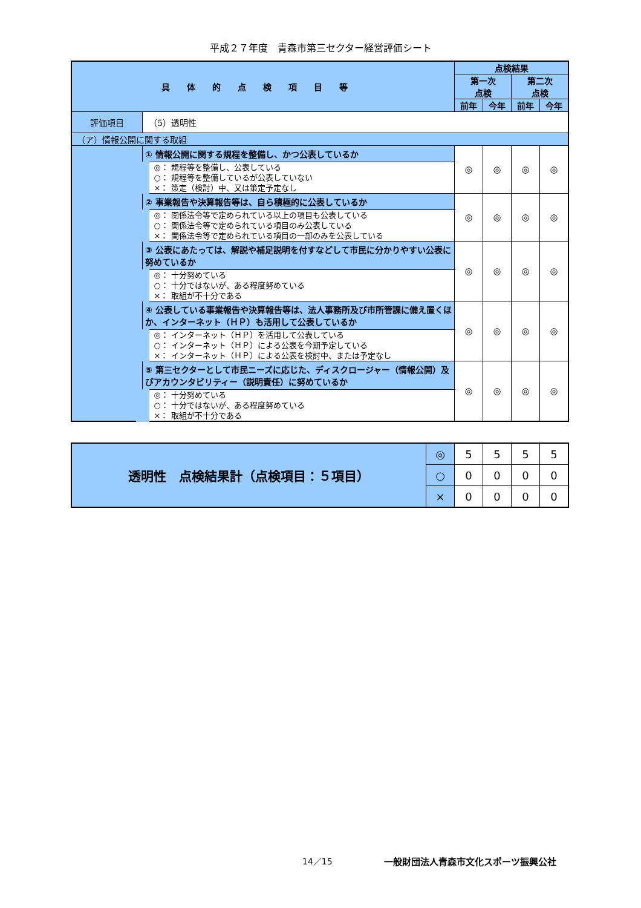平成２７年度　青森市第三セクター経営評価シート
| 具体的点検項目等 | | 点検結果 | | | |
| --- | --- | --- | --- | --- | --- |
| | | 第一次 点検 | | 第二次 点検 | |
| | | 前年 | 今年 | 前年 | 今年 |
| 評価項目 | （5）透明性 | | | | |
| （ア）情報公開に関する取組 | | | | | |
| | ① 情報公開に関する規程を整備し、かつ公表しているか | ◎ | ◎ | ◎ | ◎ |
| | ◎： 規程等を整備し、公表している ○： 規程等を整備しているが公表していない ×： 策定（検討）中、又は策定予定なし | | | | |
| | ② 事業報告や決算報告等は、自ら積極的に公表しているか | ◎ | ◎ | ◎ | ◎ |
| | ◎： 関係法令等で定められている以上の項目も公表している ○： 関係法令等で定められている項目のみ公表している ×： 関係法令等で定められている項目の一部のみを公表している | | | | |
| | ③ 公表にあたっては、解説や補足説明を付すなどして市民に分かりやすい公表に努めているか | ◎ | ◎ | ◎ | ◎ |
| | ◎： 十分努めている ○： 十分ではないが、ある程度努めている ×： 取組が不十分である | | | | |
| | ④ 公表している事業報告や決算報告等は、法人事務所及び市所管課に備え置くほか、インターネット（ＨＰ）も活用して公表しているか | ◎ | ◎ | ◎ | ◎ |
| | ◎： インターネット（ＨＰ）を活用して公表している ○： インターネット（ＨＰ）による公表を今期予定している ×： インターネット（ＨＰ）による公表を検討中、または予定なし | | | | |
| | ⑤ 第三セクターとして市民ニーズに応じた、ディスクロージャー（情報公開）及びアカウンタビリティー（説明責任）に努めているか | ◎ | ◎ | ◎ | ◎ |
| | ◎： 十分努めている ○： 十分ではないが、ある程度努めている ×： 取組が不十分である | | | | |
| 透明性 点検結果計（点検項目：５項目） | ◎ | 5 | 5 | 5 | 5 |
| | ○ | 0 | 0 | 0 | 0 |
| | × | 0 | 0 | 0 | 0 |
14／15
一般財団法人青森市文化スポーツ振興公社